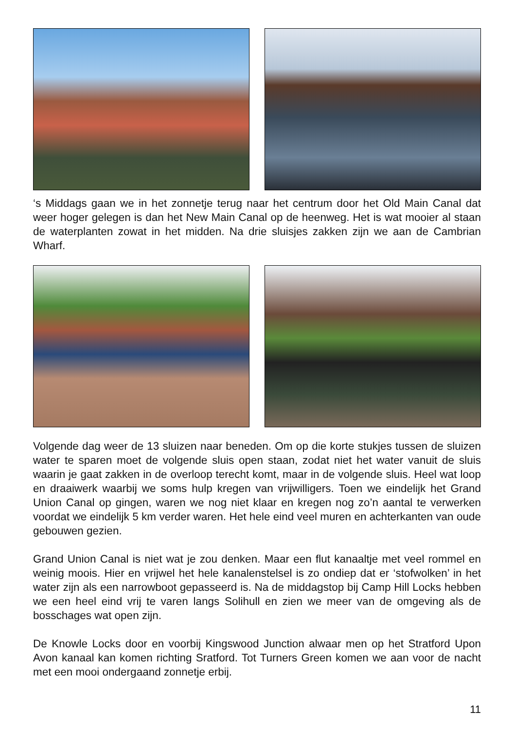‘s Middags gaan we in het zonnetje terug naar het centrum door het Old Main Canal dat weer hoger gelegen is dan het New Main Canal op de heenweg. Het is wat mooier al staan de waterplanten zowat in het midden. Na drie sluisjes zakken zijn we aan de Cambrian Wharf.
Volgende dag weer de 13 sluizen naar beneden. Om op die korte stukjes tussen de sluizen water te sparen moet de volgende sluis open staan, zodat niet het water vanuit de sluis waarin je gaat zakken in de overloop terecht komt, maar in de volgende sluis. Heel wat loop en draaiwerk waarbij we soms hulp kregen van vrijwilligers. Toen we eindelijk het Grand Union Canal op gingen, waren we nog niet klaar en kregen nog zo’n aantal te verwerken voordat we eindelijk 5 km verder waren. Het hele eind veel muren en achterkanten van oude gebouwen gezien.
Grand Union Canal is niet wat je zou denken. Maar een flut kanaaltje met veel rommel en weinig moois. Hier en vrijwel het hele kanalenstelsel is zo ondiep dat er ‘stofwolken’ in het water zijn als een narrowboot gepasseerd is. Na de middagstop bij Camp Hill Locks hebben we een heel eind vrij te varen langs Solihull en zien we meer van de omgeving als de bosschages wat open zijn.
De Knowle Locks door en voorbij Kingswood Junction alwaar men op het Stratford Upon Avon kanaal kan komen richting Sratford. Tot Turners Green komen we aan voor de nacht met een mooi ondergaand zonnetje erbij.
11